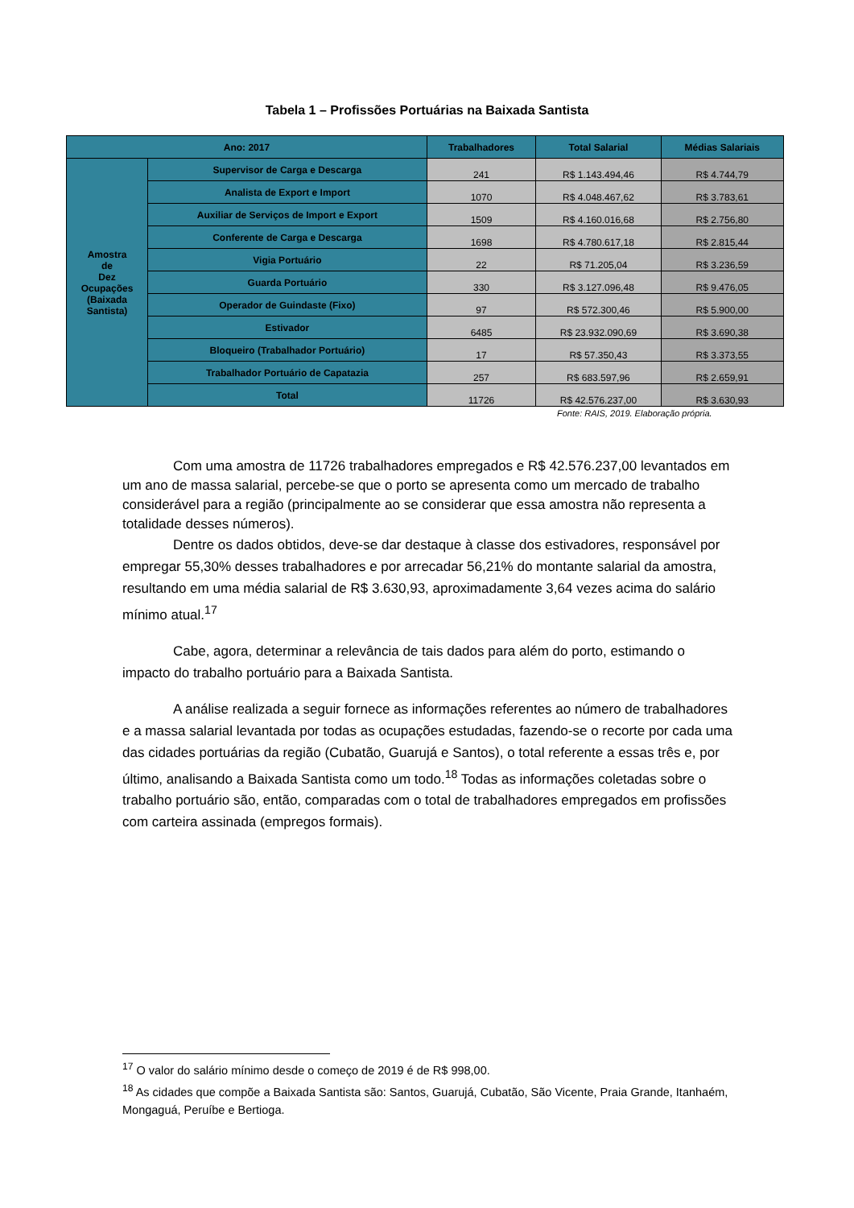Tabela 1 – Profissões Portuárias na Baixada Santista
| Ano: 2017 | | Trabalhadores | Total Salarial | Médias Salariais |
| --- | --- | --- | --- | --- |
| Amostra de Dez Ocupações (Baixada Santista) | Supervisor de Carga e Descarga | 241 | R$ 1.143.494,46 | R$ 4.744,79 |
| | Analista de Export e Import | 1070 | R$ 4.048.467,62 | R$ 3.783,61 |
| | Auxiliar de Serviços de Import e Export | 1509 | R$ 4.160.016,68 | R$ 2.756,80 |
| | Conferente de Carga e Descarga | 1698 | R$ 4.780.617,18 | R$ 2.815,44 |
| | Vigia Portuário | 22 | R$ 71.205,04 | R$ 3.236,59 |
| | Guarda Portuário | 330 | R$ 3.127.096,48 | R$ 9.476,05 |
| | Operador de Guindaste (Fixo) | 97 | R$ 572.300,46 | R$ 5.900,00 |
| | Estivador | 6485 | R$ 23.932.090,69 | R$ 3.690,38 |
| | Bloqueiro (Trabalhador Portuário) | 17 | R$ 57.350,43 | R$ 3.373,55 |
| | Trabalhador Portuário de Capatazia | 257 | R$ 683.597,96 | R$ 2.659,91 |
| | Total | 11726 | R$ 42.576.237,00 | R$ 3.630,93 |
Fonte: RAIS, 2019. Elaboração própria.
Com uma amostra de 11726 trabalhadores empregados e R$ 42.576.237,00 levantados em um ano de massa salarial, percebe-se que o porto se apresenta como um mercado de trabalho considerável para a região (principalmente ao se considerar que essa amostra não representa a totalidade desses números).
Dentre os dados obtidos, deve-se dar destaque à classe dos estivadores, responsável por empregar 55,30% desses trabalhadores e por arrecadar 56,21% do montante salarial da amostra, resultando em uma média salarial de R$ 3.630,93, aproximadamente 3,64 vezes acima do salário mínimo atual.<sup>17</sup>
Cabe, agora, determinar a relevância de tais dados para além do porto, estimando o impacto do trabalho portuário para a Baixada Santista.
A análise realizada a seguir fornece as informações referentes ao número de trabalhadores e a massa salarial levantada por todas as ocupações estudadas, fazendo-se o recorte por cada uma das cidades portuárias da região (Cubatão, Guarujá e Santos), o total referente a essas três e, por último, analisando a Baixada Santista como um todo.<sup>18</sup> Todas as informações coletadas sobre o trabalho portuário são, então, comparadas com o total de trabalhadores empregados em profissões com carteira assinada (empregos formais).
<sup>17</sup> O valor do salário mínimo desde o começo de 2019 é de R$ 998,00.
<sup>18</sup> As cidades que compõe a Baixada Santista são: Santos, Guarujá, Cubatão, São Vicente, Praia Grande, Itanhaém, Mongaguá, Peruíbe e Bertioga.